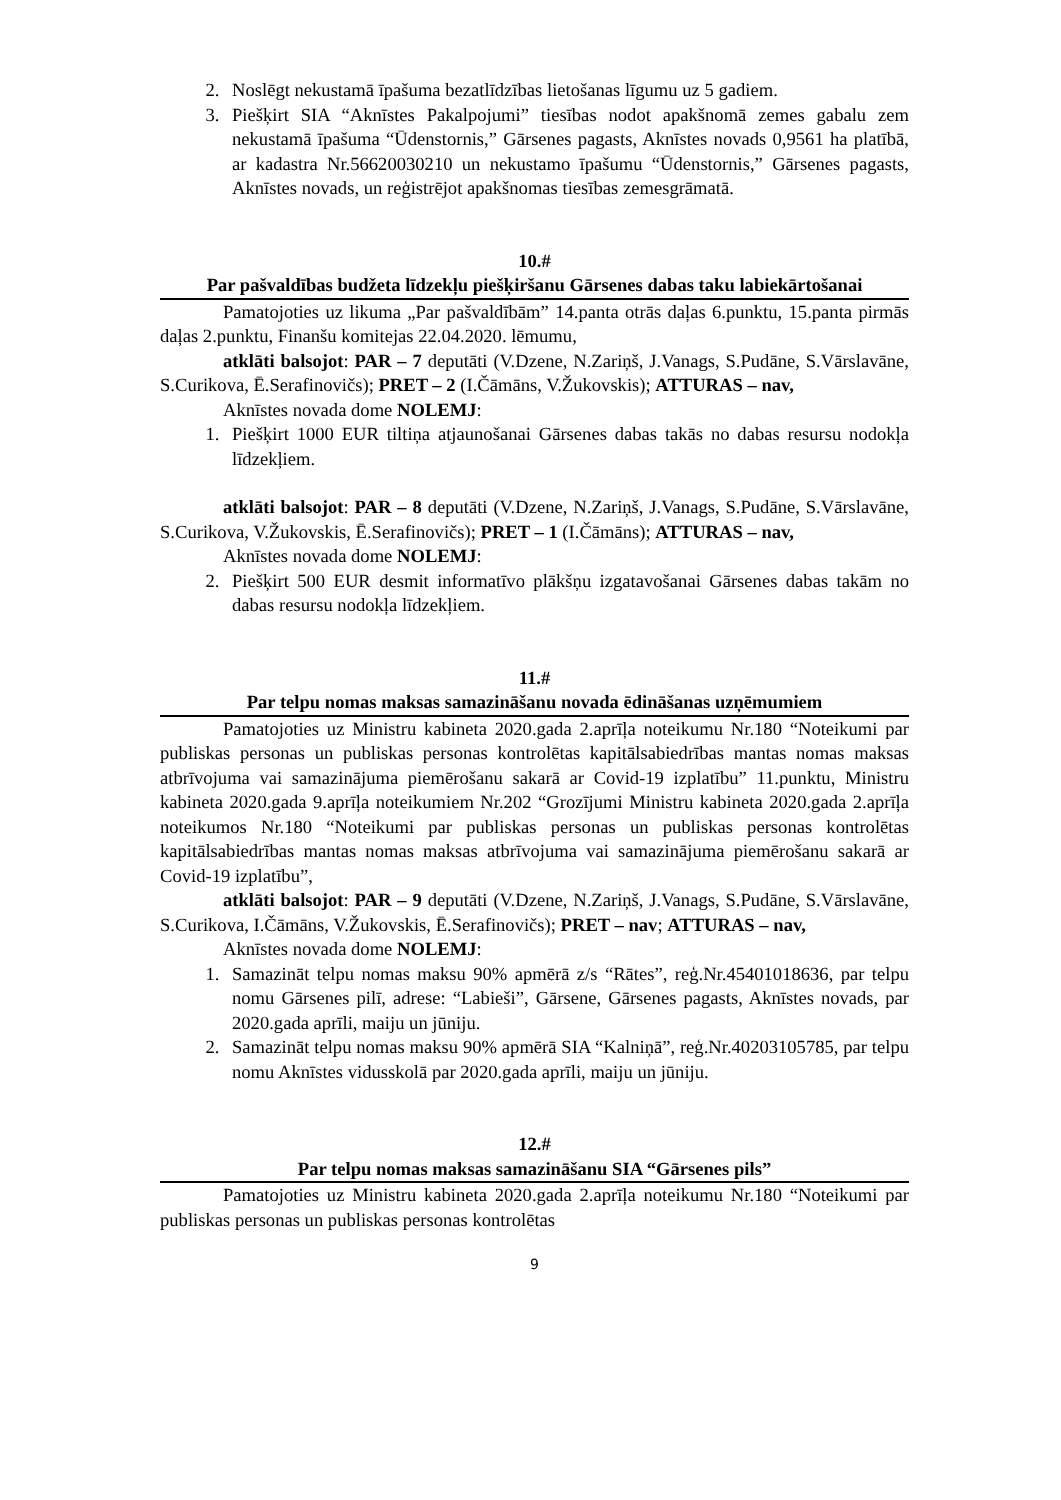2. Noslēgt nekustamā īpašuma bezatlīdzības lietošanas līgumu uz 5 gadiem.
3. Piešķirt SIA “Aknīstes Pakalpojumi” tiesības nodot apakšnomā zemes gabalu zem nekustamā īpašuma “Ūdenstornis,” Gārsenes pagasts, Aknīstes novads 0,9561 ha platībā, ar kadastra Nr.56620030210 un nekustamo īpašumu “Ūdenstornis,” Gārsenes pagasts, Aknīstes novads, un reģistrējot apakšnomas tiesības zemesgrāmatā.
10.#
Par pašvaldības budžeta līdzekļu piešķiršanu Gārsenes dabas taku labiekārtošanai
Pamatojoties uz likuma „Par pašvaldībām” 14.panta otrās daļas 6.punktu, 15.panta pirmās daļas 2.punktu, Finanšu komitejas 22.04.2020. lēmumu,
atklāti balsojot: PAR – 7 deputāti (V.Dzene, N.Zariņš, J.Vanags, S.Pudāne, S.Vārslavāne, S.Curikova, Ē.Serafinovičs); PRET – 2 (I.Čāmāns, V.Žukovskis); ATTURAS – nav,
Aknīstes novada dome NOLEMJ:
1. Piešķirt 1000 EUR tiltiņa atjaunošanai Gārsenes dabas takās no dabas resursu nodokļa līdzekļiem.
atklāti balsojot: PAR – 8 deputāti (V.Dzene, N.Zariņš, J.Vanags, S.Pudāne, S.Vārslavāne, S.Curikova, V.Žukovskis, Ē.Serafinovičs); PRET – 1 (I.Čāmāns); ATTURAS – nav,
Aknīstes novada dome NOLEMJ:
2. Piešķirt 500 EUR desmit informatīvo plākšņu izgatavošanai Gārsenes dabas takām no dabas resursu nodokļa līdzekļiem.
11.#
Par telpu nomas maksas samazināšanu novada ēdināšanas uzņēmumiem
Pamatojoties uz Ministru kabineta 2020.gada 2.aprīļa noteikumu Nr.180 “Noteikumi par publiskas personas un publiskas personas kontrolētas kapitālsabiedrības mantas nomas maksas atbrīvojuma vai samazinājuma piemērošanu sakarā ar Covid-19 izplatību” 11.punktu, Ministru kabineta 2020.gada 9.aprīļa noteikumiem Nr.202 “Grozījumi Ministru kabineta 2020.gada 2.aprīļa noteikumos Nr.180 “Noteikumi par publiskas personas un publiskas personas kontrolētas kapitālsabiedrības mantas nomas maksas atbrīvojuma vai samazinājuma piemērošanu sakarā ar Covid-19 izplatību”,
atklāti balsojot: PAR – 9 deputāti (V.Dzene, N.Zariņš, J.Vanags, S.Pudāne, S.Vārslavāne, S.Curikova, I.Čāmāns, V.Žukovskis, Ē.Serafinovičs); PRET – nav; ATTURAS – nav,
Aknīstes novada dome NOLEMJ:
1. Samazināt telpu nomas maksu 90% apmērā z/s “Rātes”, reģ.Nr.45401018636, par telpu nomu Gārsenes pilī, adrese: “Labieši”, Gārsene, Gārsenes pagasts, Aknīstes novads, par 2020.gada aprīli, maiju un jūniju.
2. Samazināt telpu nomas maksu 90% apmērā SIA “Kalniņā”, reģ.Nr.40203105785, par telpu nomu Aknīstes vidusskolā par 2020.gada aprīli, maiju un jūniju.
12.#
Par telpu nomas maksas samazināšanu SIA “Gārsenes pils”
Pamatojoties uz Ministru kabineta 2020.gada 2.aprīļa noteikumu Nr.180 “Noteikumi par publiskas personas un publiskas personas kontrolētas
9